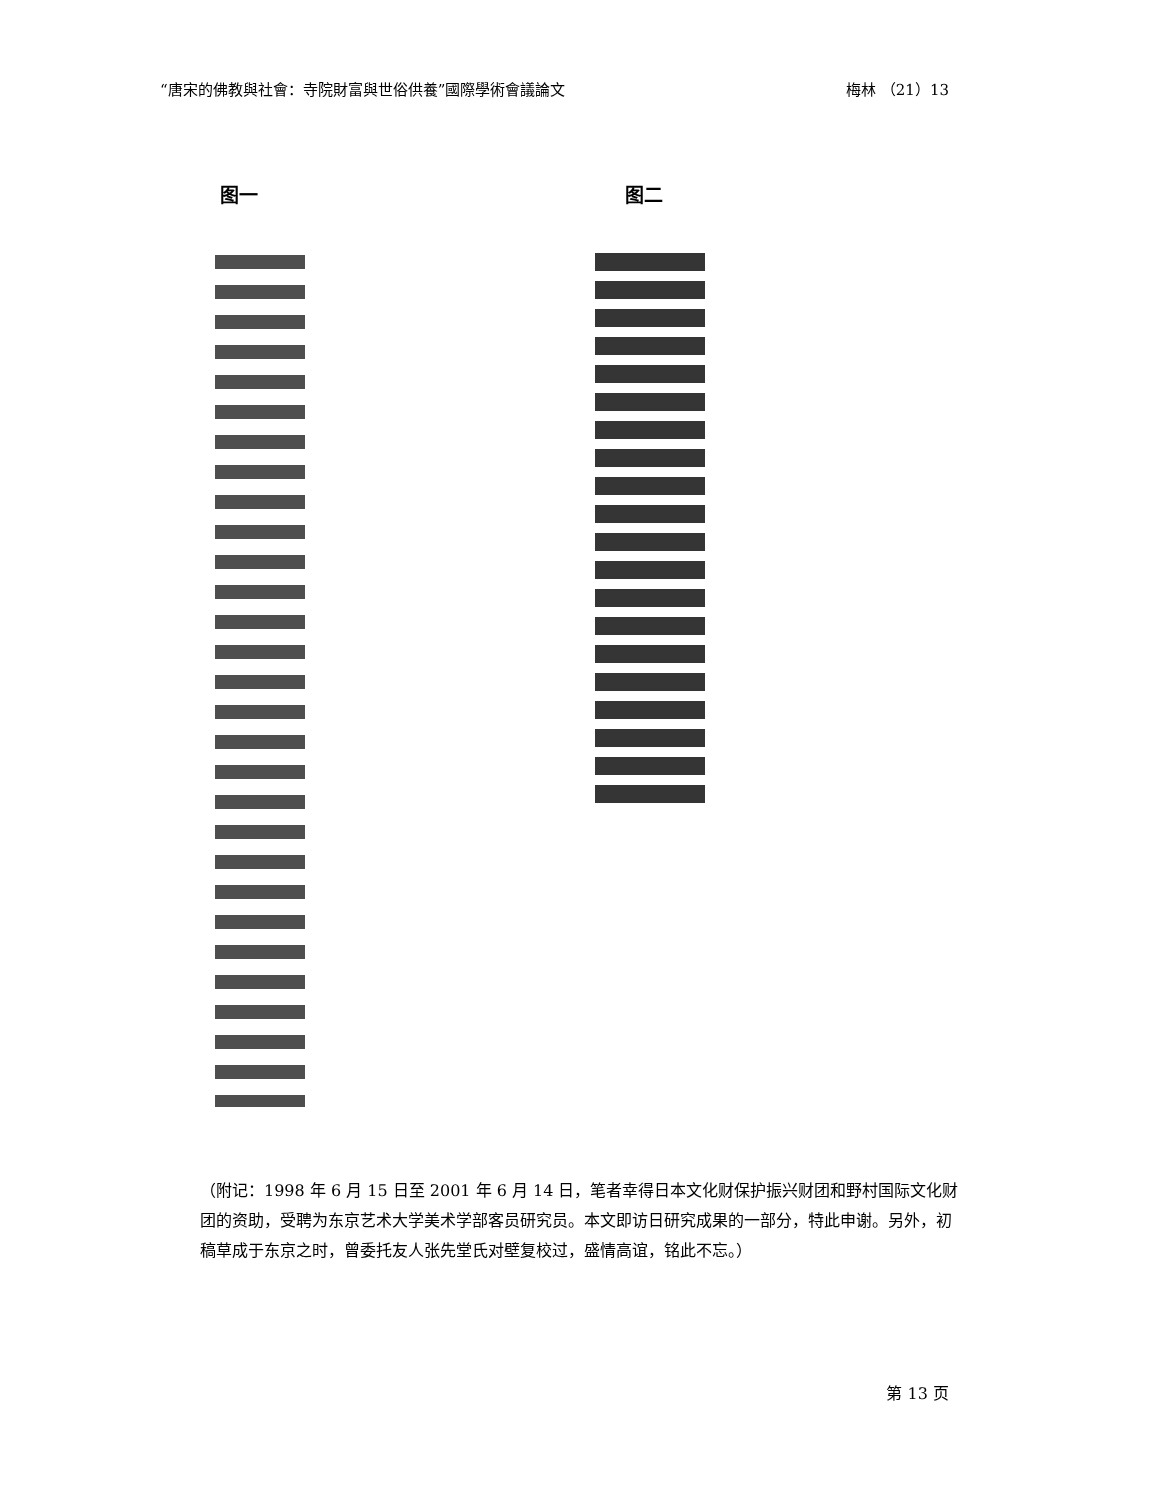“唐宋的佛教與社會：寺院財富與世俗供養”國際學術會議論文 梅林 （21）13
图一 图二
（附记：1998 年 6 月 15 日至 2001 年 6 月 14 日，笔者幸得日本文化财保护振兴财团和野村国际文化财团的资助，受聘为东京艺术大学美术学部客员研究员。本文即访日研究成果的一部分，特此申谢。另外，初稿草成于东京之时，曾委托友人张先堂氏对壁复校过，盛情高谊，铭此不忘。）
第 13 页